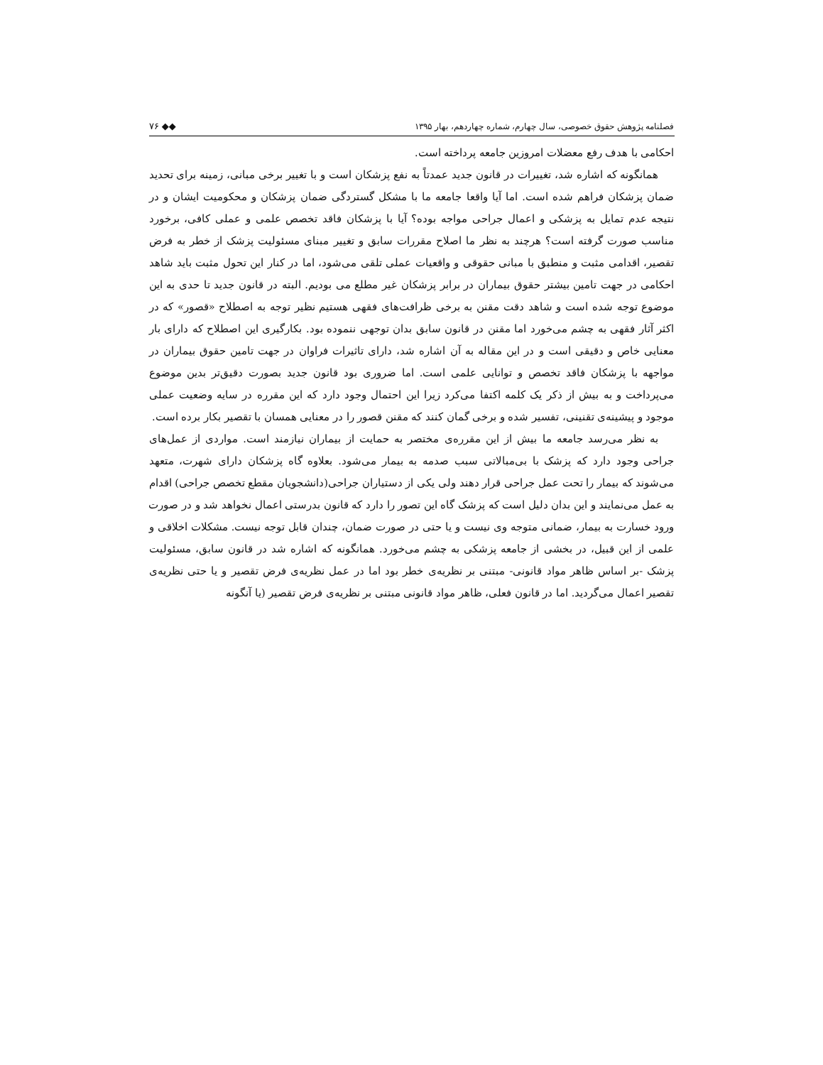فصلنامه پژوهش حقوق خصوصی، سال چهارم، شماره چهاردهم، بهار ۱۳۹۵ ◆◆ ۷۶
احکامی با هدف رفع معضلات امروزین جامعه پرداخته است.
همانگونه که اشاره شد، تغییرات در قانون جدید عمدتاً به نفع پزشکان است و با تغییر برخی مبانی، زمینه برای تحدید ضمان پزشکان فراهم شده است. اما آیا واقعا جامعه ما با مشکل گستردگی ضمان پزشکان و محکومیت ایشان و در نتیجه عدم تمایل به پزشکی و اعمال جراحی مواجه بوده؟ آیا با پزشکان فاقد تخصص علمی و عملی کافی، برخورد مناسب صورت گرفته است؟ هرچند به نظر ما اصلاح مقررات سابق و تغییر مبنای مسئولیت پزشک از خطر به فرض تقصیر، اقدامی مثبت و منطبق با مبانی حقوقی و واقعیات عملی تلقی می‌شود، اما در کنار این تحول مثبت باید شاهد احکامی در جهت تامین بیشتر حقوق بیماران در برابر پزشکان غیر مطلع می بودیم. البته در قانون جدید تا حدی به این موضوع توجه شده است و شاهد دقت مقنن به برخی ظرافت‌های فقهی هستیم نظیر توجه به اصطلاح «قصور» که در اکثر آثار فقهی به چشم می‌خورد اما مقنن در قانون سابق بدان توجهی ننموده بود. بکارگیری این اصطلاح که دارای بار معنایی خاص و دقیقی است و در این مقاله به آن اشاره شد، دارای تاثیرات فراوان در جهت تامین حقوق بیماران در مواجهه با پزشکان فاقد تخصص و توانایی علمی است. اما ضروری بود قانون جدید بصورت دقیق‌تر بدین موضوع می‌پرداخت و به بیش از ذکر یک کلمه اکتفا می‌کرد زیرا این احتمال وجود دارد که این مقرره در سایه وضعیت عملی موجود و پیشینه‌ی تقنینی، تفسیر شده و برخی گمان کنند که مقنن قصور را در معنایی همسان با تقصیر بکار برده است.
به نظر می‌رسد جامعه ما بیش از این مقرره‌ی مختصر به حمایت از بیماران نیازمند است. مواردی از عمل‌های جراحی وجود دارد که پزشک با بی‌مبالاتی سبب صدمه به بیمار می‌شود. بعلاوه گاه پزشکان دارای شهرت، متعهد می‌شوند که بیمار را تحت عمل جراحی قرار دهند ولی یکی از دستیاران جراحی(دانشجویان مقطع تخصص جراحی) اقدام به عمل می‌نمایند و این بدان دلیل است که پزشک گاه این تصور را دارد که قانون بدرستی اعمال نخواهد شد و در صورت ورود خسارت به بیمار، ضمانی متوجه وی نیست و یا حتی در صورت ضمان، چندان قابل توجه نیست. مشکلات اخلاقی و علمی از این قبیل، در بخشی از جامعه پزشکی به چشم می‌خورد. همانگونه که اشاره شد در قانون سابق، مسئولیت پزشک -بر اساس ظاهر مواد قانونی- مبتنی بر نظریه‌ی خطر بود اما در عمل نظریه‌ی فرض تقصیر و یا حتی نظریه‌ی تقصیر اعمال می‌گردید. اما در قانون فعلی، ظاهر مواد قانونی مبتنی بر نظریه‌ی فرض تقصیر (یا آنگونه